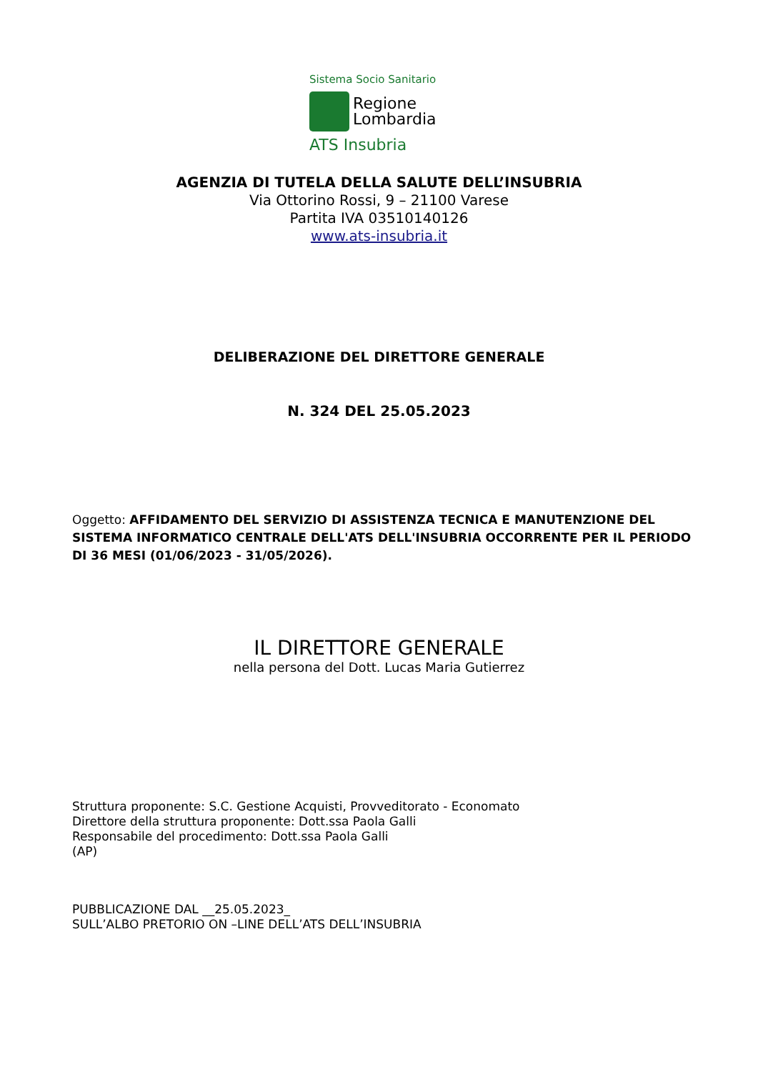Sistema Socio Sanitario
Regione
Lombardia
ATS Insubria
AGENZIA DI TUTELA DELLA SALUTE DELL’INSUBRIA
Via Ottorino Rossi, 9 – 21100 Varese
Partita IVA 03510140126
www.ats-insubria.it
DELIBERAZIONE DEL DIRETTORE GENERALE
N. 324 DEL 25.05.2023
Oggetto: AFFIDAMENTO DEL SERVIZIO DI ASSISTENZA TECNICA E MANUTENZIONE DEL SISTEMA INFORMATICO CENTRALE DELL'ATS DELL'INSUBRIA OCCORRENTE PER IL PERIODO DI 36 MESI (01/06/2023 - 31/05/2026).
IL DIRETTORE GENERALE
nella persona del Dott. Lucas Maria Gutierrez
Struttura proponente: S.C. Gestione Acquisti, Provveditorato - Economato
Direttore della struttura proponente: Dott.ssa Paola Galli
Responsabile del procedimento: Dott.ssa Paola Galli
(AP)
PUBBLICAZIONE DAL __25.05.2023_
SULL’ALBO PRETORIO ON –LINE DELL’ATS DELL’INSUBRIA